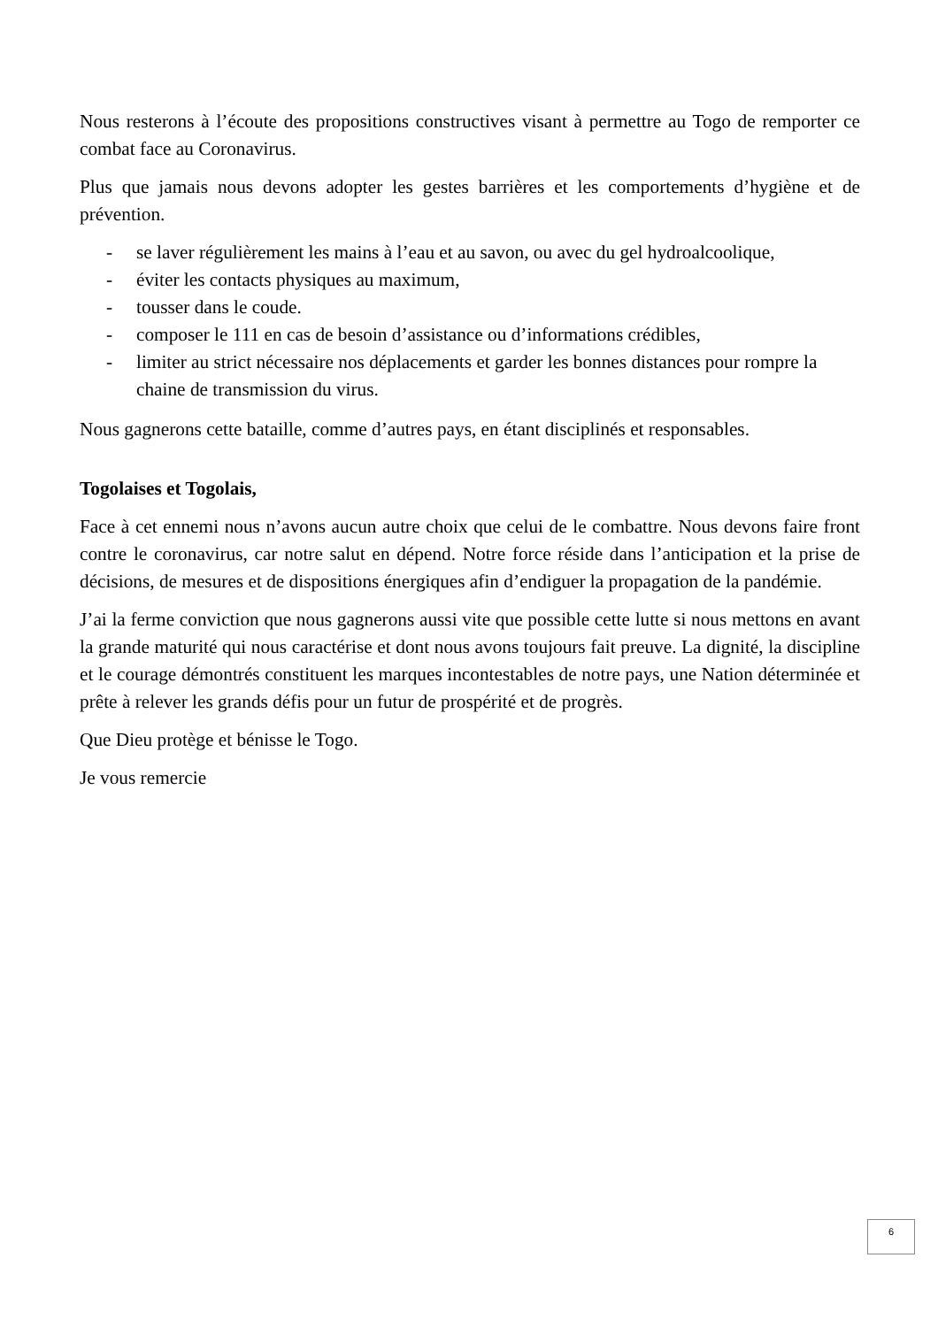Nous resterons à l’écoute des propositions constructives visant à permettre au Togo de remporter ce combat face au Coronavirus.
Plus que jamais nous devons adopter les gestes barrières et les comportements d’hygiène et de prévention.
- se laver régulièrement les mains à l’eau et au savon, ou avec du gel hydroalcoolique,
- éviter les contacts physiques au maximum,
- tousser dans le coude.
- composer le 111 en cas de besoin d’assistance ou d’informations crédibles,
- limiter au strict nécessaire nos déplacements et garder les bonnes distances pour rompre la chaine de transmission du virus.
Nous gagnerons cette bataille, comme d’autres pays, en étant disciplinés et responsables.
Togolaises et Togolais,
Face à cet ennemi nous n’avons aucun autre choix que celui de le combattre. Nous devons faire front contre le coronavirus, car notre salut en dépend. Notre force réside dans l’anticipation et la prise de décisions, de mesures et de dispositions énergiques afin d’endiguer la propagation de la pandémie.
J’ai la ferme conviction que nous gagnerons aussi vite que possible cette lutte si nous mettons en avant la grande maturité qui nous caractérise et dont nous avons toujours fait preuve. La dignité, la discipline et le courage démontrés constituent les marques incontestables de notre pays, une Nation déterminée et prête à relever les grands défis pour un futur de prospérité et de progrès.
Que Dieu protège et bénisse le Togo.
Je vous remercie
6